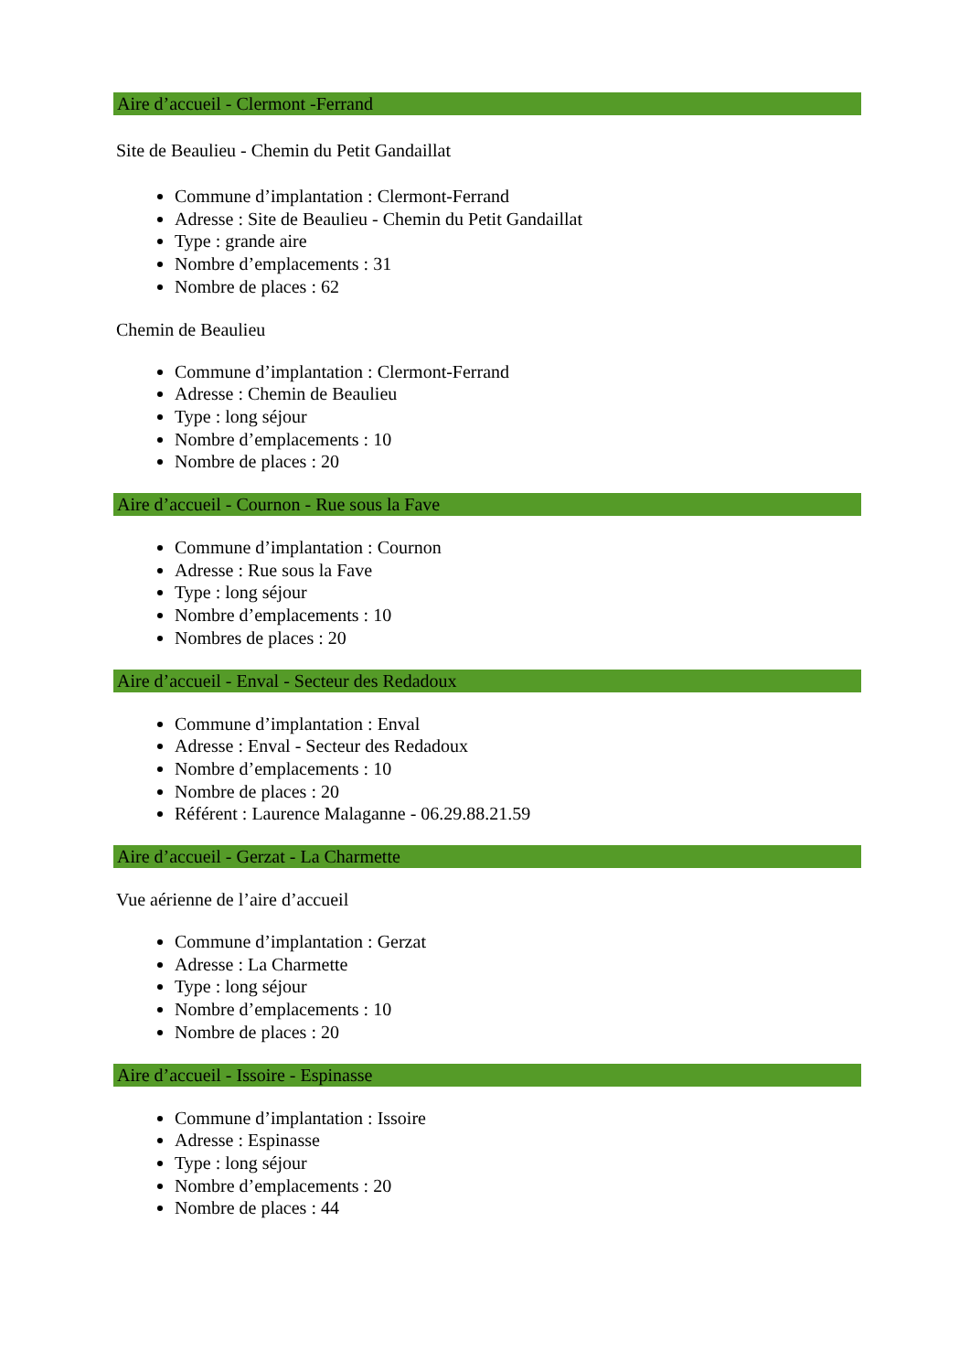Aire d’accueil - Clermont -Ferrand
Site de Beaulieu - Chemin du Petit Gandaillat
Commune d’implantation : Clermont-Ferrand
Adresse : Site de Beaulieu - Chemin du Petit Gandaillat
Type : grande aire
Nombre d’emplacements : 31
Nombre de places : 62
Chemin de Beaulieu
Commune d’implantation : Clermont-Ferrand
Adresse : Chemin de Beaulieu
Type : long séjour
Nombre d’emplacements : 10
Nombre de places : 20
Aire d’accueil - Cournon - Rue sous la Fave
Commune d’implantation : Cournon
Adresse : Rue sous la Fave
Type : long séjour
Nombre d’emplacements : 10
Nombres de places : 20
Aire d’accueil - Enval - Secteur des Redadoux
Commune d’implantation : Enval
Adresse : Enval - Secteur des Redadoux
Nombre d’emplacements : 10
Nombre de places : 20
Référent : Laurence Malaganne - 06.29.88.21.59
Aire d’accueil - Gerzat - La Charmette
Vue aérienne de l’aire d’accueil
Commune d’implantation : Gerzat
Adresse : La Charmette
Type : long séjour
Nombre d’emplacements : 10
Nombre de places : 20
Aire d’accueil - Issoire - Espinasse
Commune d’implantation : Issoire
Adresse : Espinasse
Type : long séjour
Nombre d’emplacements : 20
Nombre de places : 44